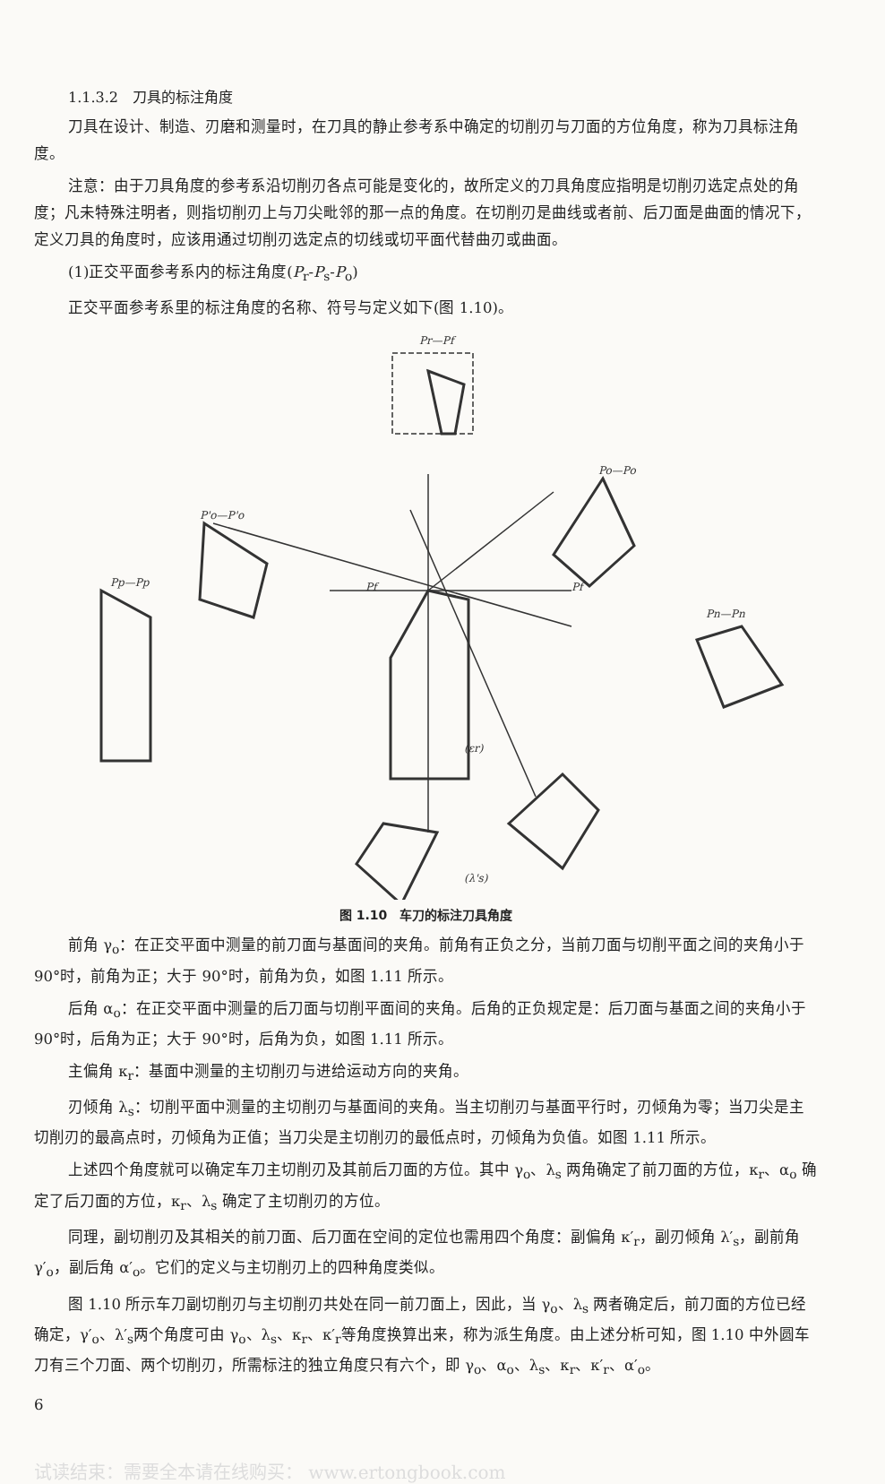1.1.3.2　刀具的标注角度
刀具在设计、制造、刃磨和测量时，在刀具的静止参考系中确定的切削刃与刀面的方位角度，称为刀具标注角度。
注意：由于刀具角度的参考系沿切削刃各点可能是变化的，故所定义的刀具角度应指明是切削刃选定点处的角度；凡未特殊注明者，则指切削刃上与刀尖毗邻的那一点的角度。在切削刃是曲线或者前、后刀面是曲面的情况下，定义刀具的角度时，应该用通过切削刃选定点的切线或切平面代替曲刃或曲面。
(1)正交平面参考系内的标注角度(P<sub>r</sub>-P<sub>s</sub>-P<sub>o</sub>)
正交平面参考系里的标注角度的名称、符号与定义如下(图 1.10)。
Pr—Pf
Po—Po
P'o—P'o
Pp—Pp
Pn—Pn
Pf
Pf
(εr)
(λ's)
图 1.10　车刀的标注刀具角度
前角 γ<sub>o</sub>：在正交平面中测量的前刀面与基面间的夹角。前角有正负之分，当前刀面与切削平面之间的夹角小于 90°时，前角为正；大于 90°时，前角为负，如图 1.11 所示。
后角 α<sub>o</sub>：在正交平面中测量的后刀面与切削平面间的夹角。后角的正负规定是：后刀面与基面之间的夹角小于 90°时，后角为正；大于 90°时，后角为负，如图 1.11 所示。
主偏角 κ<sub>r</sub>：基面中测量的主切削刃与进给运动方向的夹角。
刃倾角 λ<sub>s</sub>：切削平面中测量的主切削刃与基面间的夹角。当主切削刃与基面平行时，刃倾角为零；当刀尖是主切削刃的最高点时，刃倾角为正值；当刀尖是主切削刃的最低点时，刃倾角为负值。如图 1.11 所示。
上述四个角度就可以确定车刀主切削刃及其前后刀面的方位。其中 γ<sub>o</sub>、λ<sub>s</sub> 两角确定了前刀面的方位，κ<sub>r</sub>、α<sub>o</sub> 确定了后刀面的方位，κ<sub>r</sub>、λ<sub>s</sub> 确定了主切削刃的方位。
同理，副切削刃及其相关的前刀面、后刀面在空间的定位也需用四个角度：副偏角 κ′<sub>r</sub>，副刃倾角 λ′<sub>s</sub>，副前角 γ′<sub>o</sub>，副后角 α′<sub>o</sub>。它们的定义与主切削刃上的四种角度类似。
图 1.10 所示车刀副切削刃与主切削刃共处在同一前刀面上，因此，当 γ<sub>o</sub>、λ<sub>s</sub> 两者确定后，前刀面的方位已经确定，γ′<sub>o</sub>、λ′<sub>s</sub>两个角度可由 γ<sub>o</sub>、λ<sub>s</sub>、κ<sub>r</sub>、κ′<sub>r</sub>等角度换算出来，称为派生角度。由上述分析可知，图 1.10 中外圆车刀有三个刀面、两个切削刃，所需标注的独立角度只有六个，即 γ<sub>o</sub>、α<sub>o</sub>、λ<sub>s</sub>、κ<sub>r</sub>、κ′<sub>r</sub>、α′<sub>o</sub>。
6
试读结束：需要全本请在线购买： www.ertongbook.com